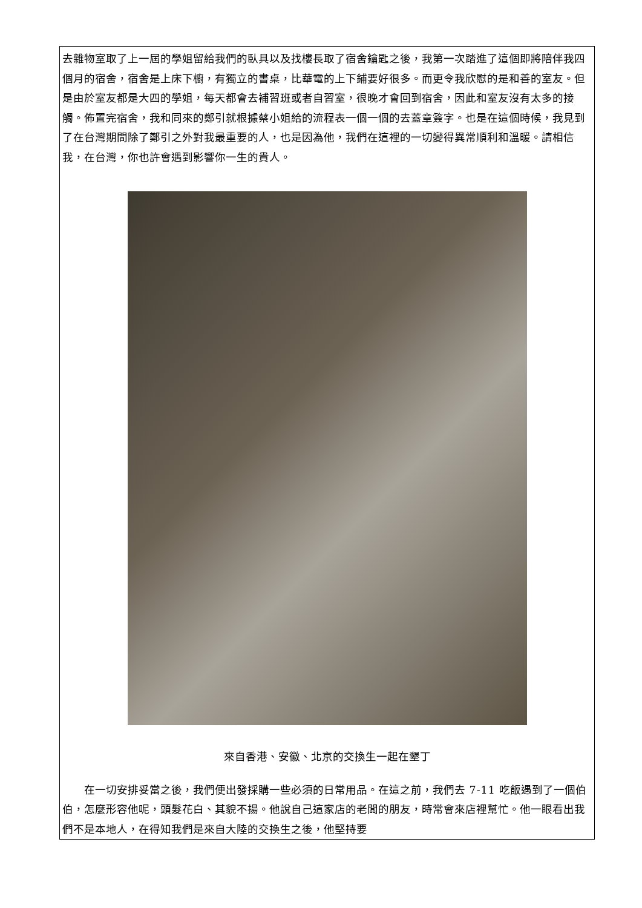去雜物室取了上一屆的學姐留給我們的臥具以及找樓長取了宿舍鑰匙之後，我第一次踏進了這個即將陪伴我四個月的宿舍，宿舍是上床下櫥，有獨立的書桌，比華電的上下鋪要好很多。而更令我欣慰的是和善的室友。但是由於室友都是大四的學姐，每天都會去補習班或者自習室，很晚才會回到宿舍，因此和室友沒有太多的接觸。佈置完宿舍，我和同來的鄭引就根據蔡小姐給的流程表一個一個的去蓋章簽字。也是在這個時候，我見到了在台灣期間除了鄭引之外對我最重要的人，也是因為他，我們在這裡的一切變得異常順利和溫暖。請相信我，在台灣，你也許會遇到影響你一生的貴人。
來自香港、安徽、北京的交換生一起在墾丁
　　在一切安排妥當之後，我們便出發採購一些必須的日常用品。在這之前，我們去 7-11 吃飯遇到了一個伯伯，怎麼形容他呢，頭髮花白、其貌不揚。他說自己這家店的老闆的朋友，時常會來店裡幫忙。他一眼看出我們不是本地人，在得知我們是來自大陸的交換生之後，他堅持要